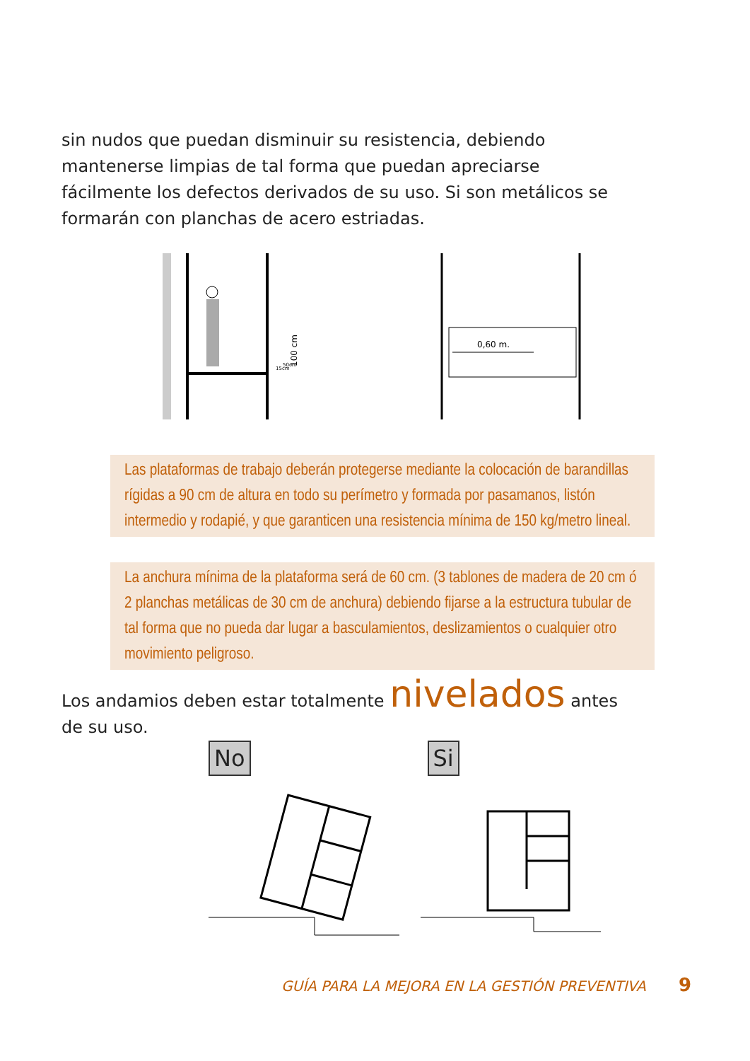sin nudos que puedan disminuir su resistencia, debiendo mantenerse limpias de tal forma que puedan apreciarse fácilmente los defectos derivados de su uso. Si son metálicos se formarán con planchas de acero estriadas.
100 cm
50cm
15cm
0,60 m.
Las plataformas de trabajo deberán protegerse mediante la colocación de barandillas rígidas a 90 cm de altura en todo su perímetro y formada por pasamanos, listón intermedio y rodapié, y que garanticen una resistencia mínima de 150 kg/metro lineal.
La anchura mínima de la plataforma será de 60 cm. (3 tablones de madera de 20 cm ó 2 planchas metálicas de 30 cm de anchura) debiendo fijarse a la estructura tubular de tal forma que no pueda dar lugar a basculamientos, deslizamientos o cualquier otro movimiento peligroso.
Los andamios deben estar totalmente nivelados antes de su uso.
No Si
GUÍA PARA LA MEJORA EN LA GESTIÓN PREVENTIVA 9